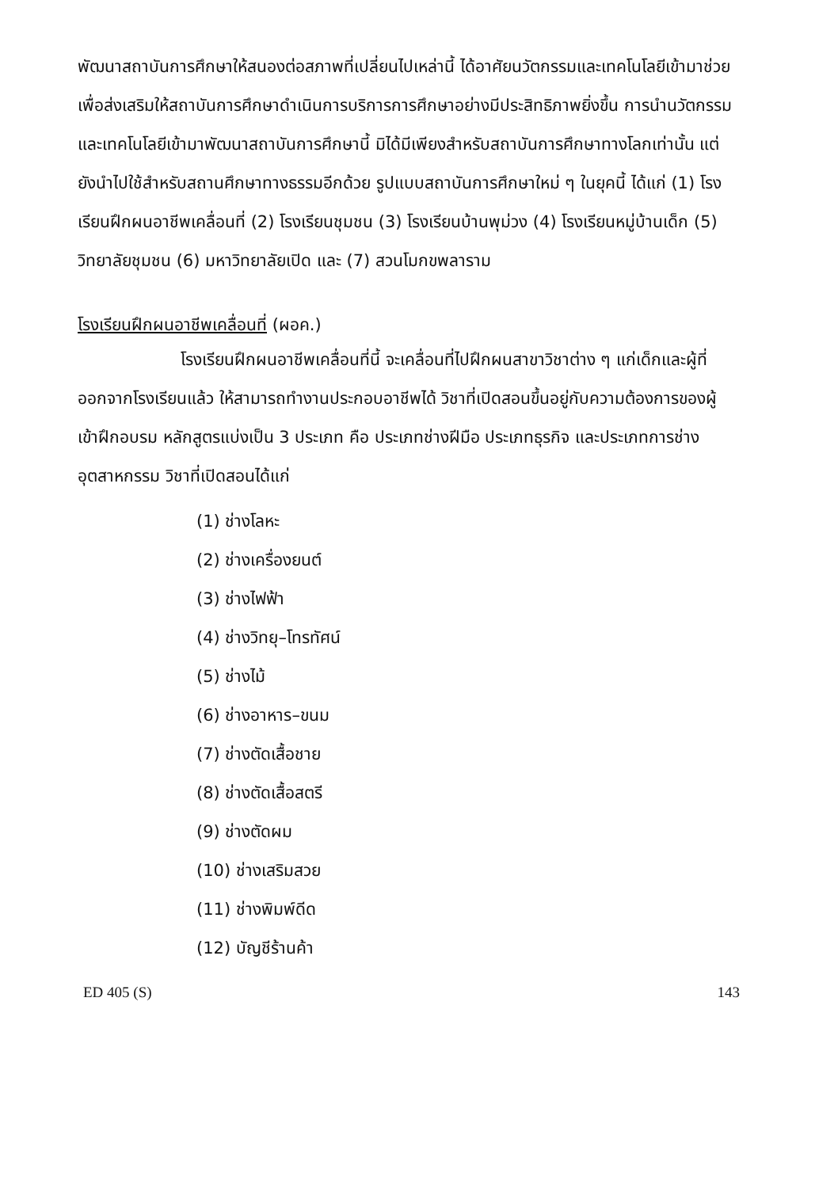พัฒนาสถาบันการศึกษาให้สนองต่อสภาพที่เปลี่ยนไปเหล่านี้ ได้อาศัยนวัตกรรมและเทคโนโลยีเข้ามาช่วยเพื่อส่งเสริมให้สถาบันการศึกษาดำเนินการบริการการศึกษาอย่างมีประสิทธิภาพยิ่งขึ้น การนำนวัตกรรมและเทคโนโลยีเข้ามาพัฒนาสถาบันการศึกษานี้ มิได้มีเพียงสำหรับสถาบันการศึกษาทางโลกเท่านั้น แต่ยังนำไปใช้สำหรับสถานศึกษาทางธรรมอีกด้วย รูปแบบสถาบันการศึกษาใหม่ ๆ ในยุคนี้ ได้แก่ (1) โรงเรียนฝึกผนอาชีพเคลื่อนที่ (2) โรงเรียนชุมชน (3) โรงเรียนบ้านพุม่วง (4) โรงเรียนหมู่บ้านเด็ก (5) วิทยาลัยชุมชน (6) มหาวิทยาลัยเปิด และ (7) สวนโมกขพลาราม
โรงเรียนฝึกผนอาชีพเคลื่อนที่ (ผอค.)
โรงเรียนฝึกผนอาชีพเคลื่อนที่นี้ จะเคลื่อนที่ไปฝึกผนสาขาวิชาต่าง ๆ แก่เด็กและผู้ที่ออกจากโรงเรียนแล้ว ให้สามารถทำงานประกอบอาชีพได้ วิชาที่เปิดสอนขึ้นอยู่กับความต้องการของผู้เข้าฝึกอบรม หลักสูตรแบ่งเป็น 3 ประเภท คือ ประเภทช่างฝีมือ ประเภทธุรกิจ และประเภทการช่างอุตสาหกรรม วิชาที่เปิดสอนได้แก่
(1) ช่างโลหะ
(2) ช่างเครื่องยนต์
(3) ช่างไฟฟ้า
(4) ช่างวิทยุ–โทรทัศน์
(5) ช่างไม้
(6) ช่างอาหาร–ขนม
(7) ช่างตัดเสื้อชาย
(8) ช่างตัดเสื้อสตรี
(9) ช่างตัดผม
(10) ช่างเสริมสวย
(11) ช่างพิมพ์ดีด
(12) บัญชีร้านค้า
ED 405 (S) 143